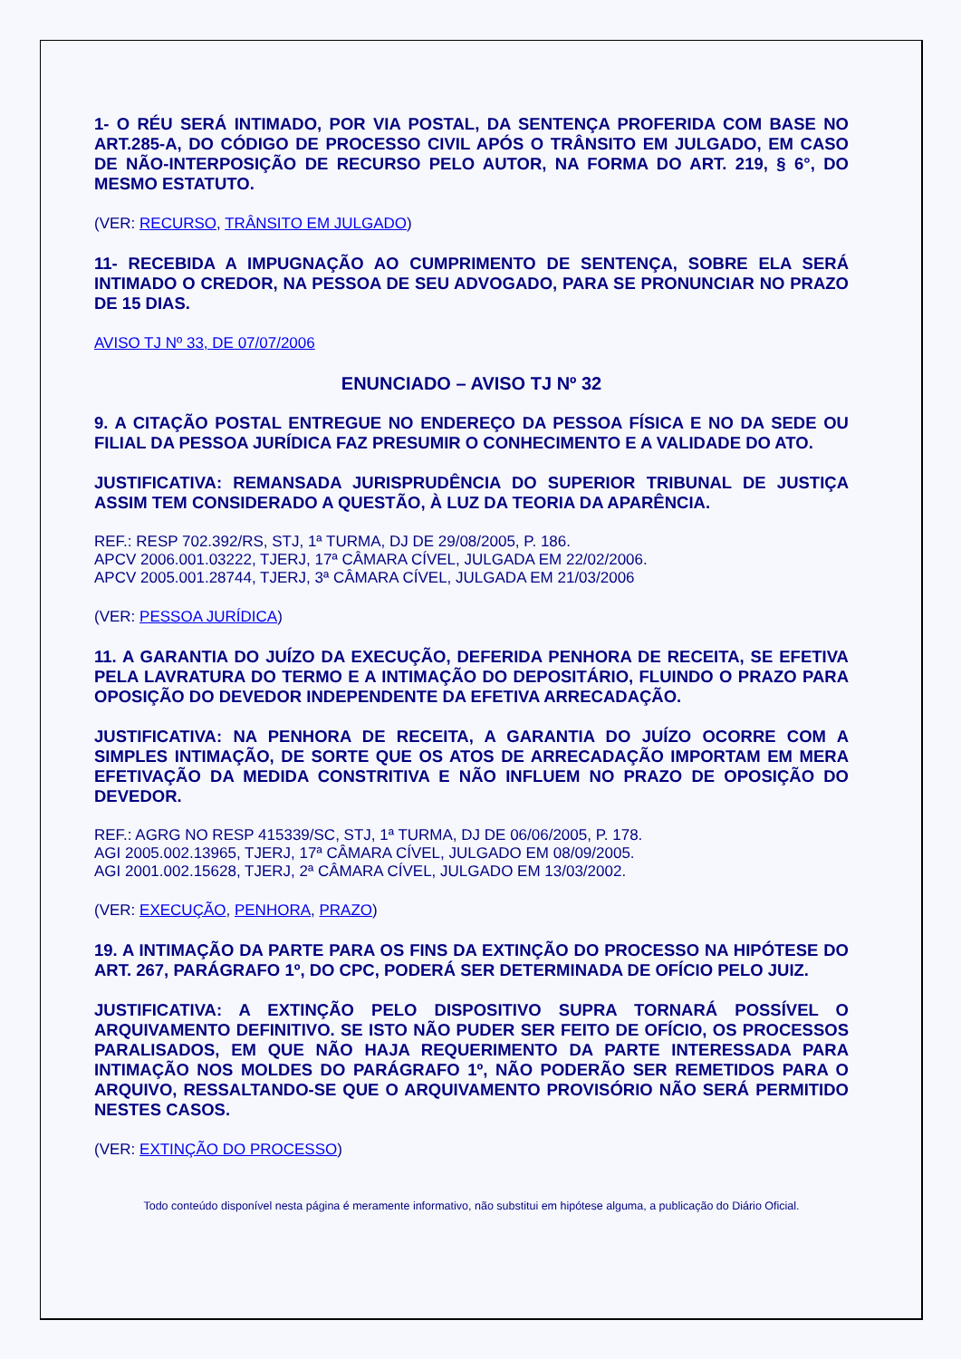1- O RÉU SERÁ INTIMADO, POR VIA POSTAL, DA SENTENÇA PROFERIDA COM BASE NO ART.285-A, DO CÓDIGO DE PROCESSO CIVIL APÓS O TRÂNSITO EM JULGADO, EM CASO DE NÃO-INTERPOSIÇÃO DE RECURSO PELO AUTOR, NA FORMA DO ART. 219, § 6°, DO MESMO ESTATUTO.
(VER: RECURSO, TRÂNSITO EM JULGADO)
11- RECEBIDA A IMPUGNAÇÃO AO CUMPRIMENTO DE SENTENÇA, SOBRE ELA SERÁ INTIMADO O CREDOR, NA PESSOA DE SEU ADVOGADO, PARA SE PRONUNCIAR NO PRAZO DE 15 DIAS.
AVISO TJ Nº 33, DE 07/07/2006
ENUNCIADO – AVISO TJ Nº 32
9. A CITAÇÃO POSTAL ENTREGUE NO ENDEREÇO DA PESSOA FÍSICA E NO DA SEDE OU FILIAL DA PESSOA JURÍDICA FAZ PRESUMIR O CONHECIMENTO E A VALIDADE DO ATO.
JUSTIFICATIVA: REMANSADA JURISPRUDÊNCIA DO SUPERIOR TRIBUNAL DE JUSTIÇA ASSIM TEM CONSIDERADO A QUESTÃO, À LUZ DA TEORIA DA APARÊNCIA.
REF.: RESP 702.392/RS, STJ, 1ª TURMA, DJ DE 29/08/2005, P. 186.
APCV 2006.001.03222, TJERJ, 17ª CÂMARA CÍVEL, JULGADA EM 22/02/2006.
APCV 2005.001.28744, TJERJ, 3ª CÂMARA CÍVEL, JULGADA EM 21/03/2006
(VER: PESSOA JURÍDICA)
11. A GARANTIA DO JUÍZO DA EXECUÇÃO, DEFERIDA PENHORA DE RECEITA, SE EFETIVA PELA LAVRATURA DO TERMO E A INTIMAÇÃO DO DEPOSITÁRIO, FLUINDO O PRAZO PARA OPOSIÇÃO DO DEVEDOR INDEPENDENTE DA EFETIVA ARRECADAÇÃO.
JUSTIFICATIVA: NA PENHORA DE RECEITA, A GARANTIA DO JUÍZO OCORRE COM A SIMPLES INTIMAÇÃO, DE SORTE QUE OS ATOS DE ARRECADAÇÃO IMPORTAM EM MERA EFETIVAÇÃO DA MEDIDA CONSTRITIVA E NÃO INFLUEM NO PRAZO DE OPOSIÇÃO DO DEVEDOR.
REF.: AGRG NO RESP 415339/SC, STJ, 1ª TURMA, DJ DE 06/06/2005, P. 178.
AGI 2005.002.13965, TJERJ, 17ª CÂMARA CÍVEL, JULGADO EM 08/09/2005.
AGI 2001.002.15628, TJERJ, 2ª CÂMARA CÍVEL, JULGADO EM 13/03/2002.
(VER: EXECUÇÃO, PENHORA, PRAZO)
19. A INTIMAÇÃO DA PARTE PARA OS FINS DA EXTINÇÃO DO PROCESSO NA HIPÓTESE DO ART. 267, PARÁGRAFO 1º, DO CPC, PODERÁ SER DETERMINADA DE OFÍCIO PELO JUIZ.
JUSTIFICATIVA: A EXTINÇÃO PELO DISPOSITIVO SUPRA TORNARÁ POSSÍVEL O ARQUIVAMENTO DEFINITIVO. SE ISTO NÃO PUDER SER FEITO DE OFÍCIO, OS PROCESSOS PARALISADOS, EM QUE NÃO HAJA REQUERIMENTO DA PARTE INTERESSADA PARA INTIMAÇÃO NOS MOLDES DO PARÁGRAFO 1º, NÃO PODERÃO SER REMETIDOS PARA O ARQUIVO, RESSALTANDO-SE QUE O ARQUIVAMENTO PROVISÓRIO NÃO SERÁ PERMITIDO NESTES CASOS.
(VER: EXTINÇÃO DO PROCESSO)
Todo conteúdo disponível nesta página é meramente informativo, não substitui em hipótese alguma, a publicação do Diário Oficial.